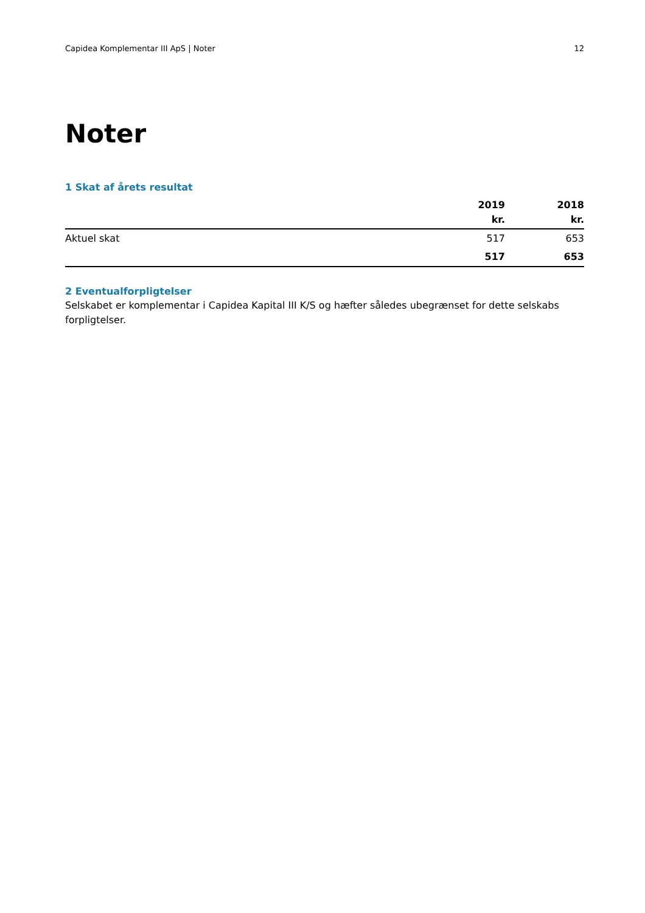Capidea Komplementar III ApS | Noter 12
Noter
1 Skat af årets resultat
| | 2019 kr. | 2018 kr. |
| --- | --- | --- |
| Aktuel skat | 517 | 653 |
| | 517 | 653 |
2 Eventualforpligtelser
Selskabet er komplementar i Capidea Kapital III K/S og hæfter således ubegrænset for dette selskabs
forpligtelser.